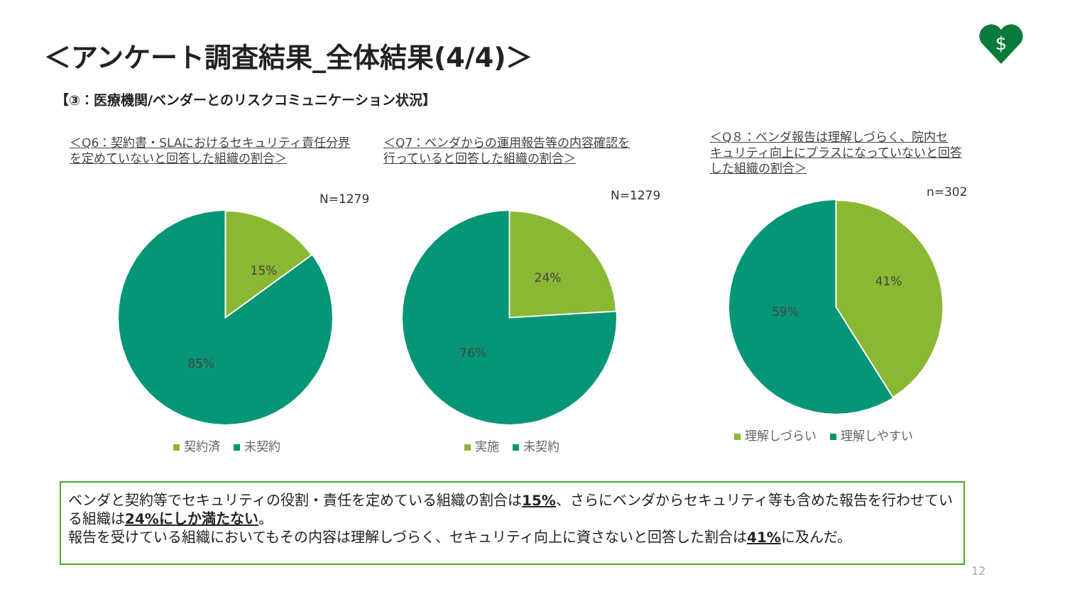＜アンケート調査結果_全体結果(4/4)＞
$
【③：医療機関/ベンダーとのリスクコミュニケーション状況】
＜Q6：契約書・SLAにおけるセキュリティ責任分界
を定めていないと回答した組織の割合＞
N=1279
15%
85%
契約済 未契約
＜Q7：ベンダからの運用報告等の内容確認を
行っていると回答した組織の割合＞
N=1279
24%
76%
実施 未契約
＜Q８：ベンダ報告は理解しづらく、院内セ
キュリティ向上にプラスになっていないと回答
した組織の割合＞
n=302
41%
59%
理解しづらい 理解しやすい
ベンダと契約等でセキュリティの役割・責任を定めている組織の割合は15%、さらにベンダからセキュリティ等も含めた報告を行わせている組織は24%にしか満たない。
報告を受けている組織においてもその内容は理解しづらく、セキュリティ向上に資さないと回答した割合は41% に及んだ。
12